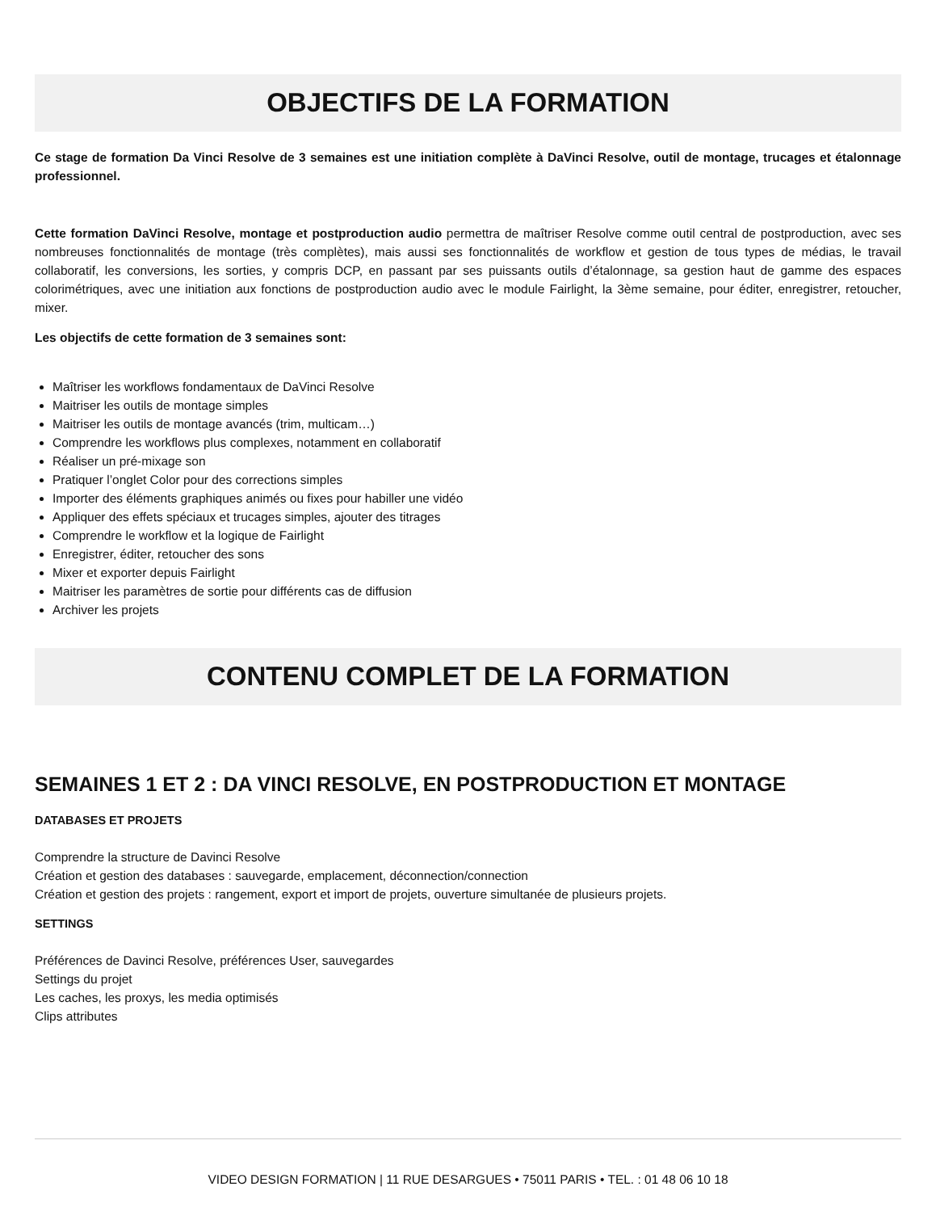OBJECTIFS DE LA FORMATION
Ce stage de formation Da Vinci Resolve de 3 semaines est une initiation complète à DaVinci Resolve, outil de montage, trucages et étalonnage professionnel.
Cette formation DaVinci Resolve, montage et postproduction audio permettra de maîtriser Resolve comme outil central de postproduction, avec ses nombreuses fonctionnalités de montage (très complètes), mais aussi ses fonctionnalités de workflow et gestion de tous types de médias, le travail collaboratif, les conversions, les sorties, y compris DCP, en passant par ses puissants outils d’étalonnage, sa gestion haut de gamme des espaces colorimétriques, avec une initiation aux fonctions de postproduction audio avec le module Fairlight, la 3ème semaine, pour éditer, enregistrer, retoucher, mixer.
Les objectifs de cette formation de 3 semaines sont:
Maîtriser les workflows fondamentaux de DaVinci Resolve
Maitriser les outils de montage simples
Maitriser les outils de montage avancés (trim, multicam…)
Comprendre les workflows plus complexes, notamment en collaboratif
Réaliser un pré-mixage son
Pratiquer l’onglet Color pour des corrections simples
Importer des éléments graphiques animés ou fixes pour habiller une vidéo
Appliquer des effets spéciaux et trucages simples, ajouter des titrages
Comprendre le workflow et la logique de Fairlight
Enregistrer, éditer, retoucher des sons
Mixer et exporter depuis Fairlight
Maitriser les paramètres de sortie pour différents cas de diffusion
Archiver les projets
CONTENU COMPLET DE LA FORMATION
SEMAINES 1 ET 2 : DA VINCI RESOLVE, EN POSTPRODUCTION ET MONTAGE
DATABASES ET PROJETS
Comprendre la structure de Davinci Resolve
Création et gestion des databases : sauvegarde, emplacement, déconnection/connection
Création et gestion des projets : rangement, export et import de projets, ouverture simultanée de plusieurs projets.
SETTINGS
Préférences de Davinci Resolve, préférences User, sauvegardes
Settings du projet
Les caches, les proxys, les media optimisés
Clips attributes
VIDEO DESIGN FORMATION | 11 RUE DESARGUES • 75011 PARIS • TEL. : 01 48 06 10 18